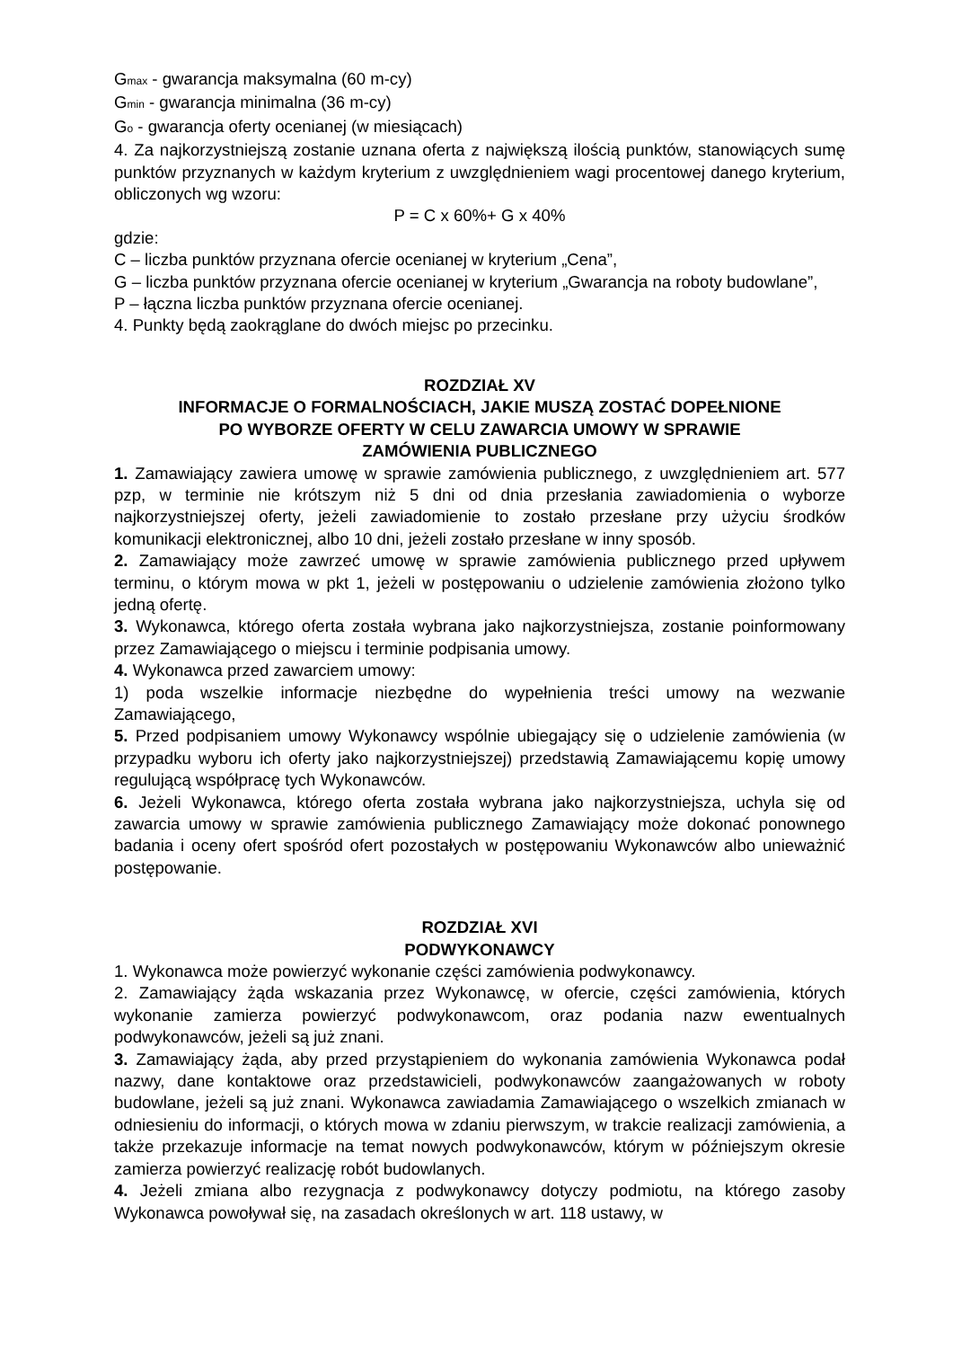G<sub>max</sub> - gwarancja maksymalna (60 m-cy)
G<sub>min</sub> - gwarancja minimalna (36 m-cy)
G<sub>o</sub> - gwarancja oferty ocenianej (w miesiącach)
4. Za najkorzystniejszą zostanie uznana oferta z największą ilością punktów, stanowiących sumę punktów przyznanych w każdym kryterium z uwzględnieniem wagi procentowej danego kryterium, obliczonych wg wzoru:
P = C x 60%+ G x 40%
gdzie:
C – liczba punktów przyznana ofercie ocenianej w kryterium „Cena”,
G – liczba punktów przyznana ofercie ocenianej w kryterium „Gwarancja na roboty budowlane”,
P – łączna liczba punktów przyznana ofercie ocenianej.
4. Punkty będą zaokrąglane do dwóch miejsc po przecinku.
ROZDZIAŁ XV
INFORMACJE O FORMALNOŚCIACH, JAKIE MUSZĄ ZOSTAĆ DOPEŁNIONE
PO WYBORZE OFERTY W CELU ZAWARCIA UMOWY W SPRAWIE
ZAMÓWIENIA PUBLICZNEGO
1. Zamawiający zawiera umowę w sprawie zamówienia publicznego, z uwzględnieniem art. 577 pzp, w terminie nie krótszym niż 5 dni od dnia przesłania zawiadomienia o wyborze najkorzystniejszej oferty, jeżeli zawiadomienie to zostało przesłane przy użyciu środków komunikacji elektronicznej, albo 10 dni, jeżeli zostało przesłane w inny sposób.
2. Zamawiający może zawrzeć umowę w sprawie zamówienia publicznego przed upływem terminu, o którym mowa w pkt 1, jeżeli w postępowaniu o udzielenie zamówienia złożono tylko jedną ofertę.
3. Wykonawca, którego oferta została wybrana jako najkorzystniejsza, zostanie poinformowany przez Zamawiającego o miejscu i terminie podpisania umowy.
4. Wykonawca przed zawarciem umowy:
1) poda wszelkie informacje niezbędne do wypełnienia treści umowy na wezwanie Zamawiającego,
5. Przed podpisaniem umowy Wykonawcy wspólnie ubiegający się o udzielenie zamówienia (w przypadku wyboru ich oferty jako najkorzystniejszej) przedstawią Zamawiającemu kopię umowy regulującą współpracę tych Wykonawców.
6. Jeżeli Wykonawca, którego oferta została wybrana jako najkorzystniejsza, uchyla się od zawarcia umowy w sprawie zamówienia publicznego Zamawiający może dokonać ponownego badania i oceny ofert spośród ofert pozostałych w postępowaniu Wykonawców albo unieważnić postępowanie.
ROZDZIAŁ XVI
PODWYKONAWCY
1. Wykonawca może powierzyć wykonanie części zamówienia podwykonawcy.
2. Zamawiający żąda wskazania przez Wykonawcę, w ofercie, części zamówienia, których wykonanie zamierza powierzyć podwykonawcom, oraz podania nazw ewentualnych podwykonawców, jeżeli są już znani.
3. Zamawiający żąda, aby przed przystąpieniem do wykonania zamówienia Wykonawca podał nazwy, dane kontaktowe oraz przedstawicieli, podwykonawców zaangażowanych w roboty budowlane, jeżeli są już znani. Wykonawca zawiadamia Zamawiającego o wszelkich zmianach w odniesieniu do informacji, o których mowa w zdaniu pierwszym, w trakcie realizacji zamówienia, a także przekazuje informacje na temat nowych podwykonawców, którym w późniejszym okresie zamierza powierzyć realizację robót budowlanych.
4. Jeżeli zmiana albo rezygnacja z podwykonawcy dotyczy podmiotu, na którego zasoby Wykonawca powoływał się, na zasadach określonych w art. 118 ustawy, w